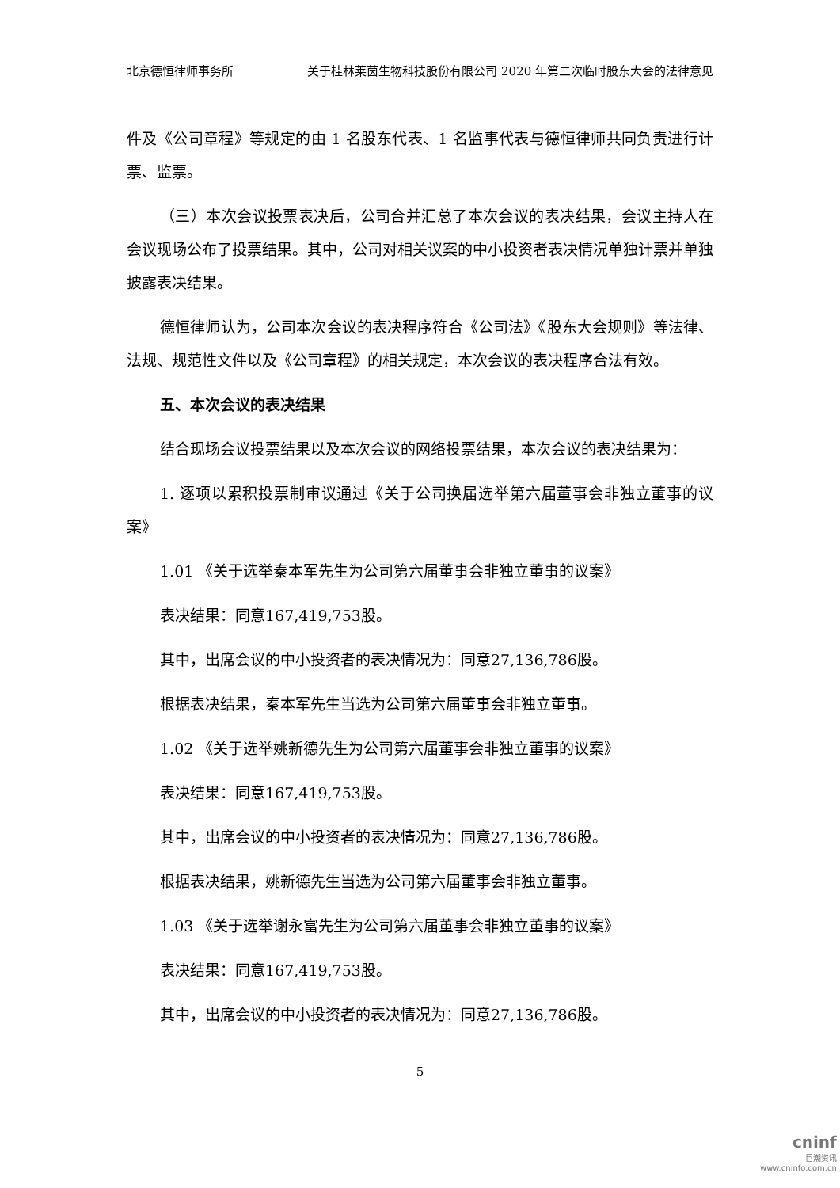北京德恒律师事务所 关于桂林莱茵生物科技股份有限公司 2020 年第二次临时股东大会的法律意见
件及《公司章程》等规定的由 1 名股东代表、1 名监事代表与德恒律师共同负责进行计票、监票。
（三）本次会议投票表决后，公司合并汇总了本次会议的表决结果，会议主持人在会议现场公布了投票结果。其中，公司对相关议案的中小投资者表决情况单独计票并单独披露表决结果。
德恒律师认为，公司本次会议的表决程序符合《公司法》《股东大会规则》等法律、法规、规范性文件以及《公司章程》的相关规定，本次会议的表决程序合法有效。
五、本次会议的表决结果
结合现场会议投票结果以及本次会议的网络投票结果，本次会议的表决结果为：
1. 逐项以累积投票制审议通过《关于公司换届选举第六届董事会非独立董事的议案》
1.01 《关于选举秦本军先生为公司第六届董事会非独立董事的议案》
表决结果：同意167,419,753股。
其中，出席会议的中小投资者的表决情况为：同意27,136,786股。
根据表决结果，秦本军先生当选为公司第六届董事会非独立董事。
1.02 《关于选举姚新德先生为公司第六届董事会非独立董事的议案》
表决结果：同意167,419,753股。
其中，出席会议的中小投资者的表决情况为：同意27,136,786股。
根据表决结果，姚新德先生当选为公司第六届董事会非独立董事。
1.03 《关于选举谢永富先生为公司第六届董事会非独立董事的议案》
表决结果：同意167,419,753股。
其中，出席会议的中小投资者的表决情况为：同意27,136,786股。
5
cninf
巨潮资讯
www.cninfo.com.cn